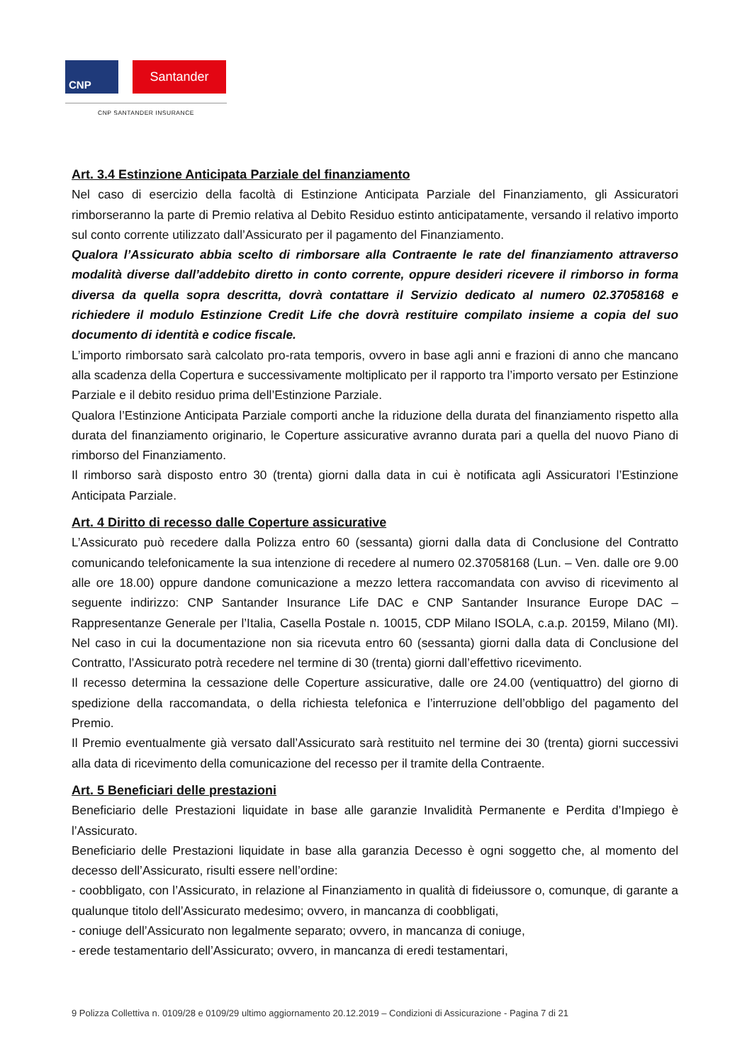CNP
Santander
CNP SANTANDER INSURANCE
Art. 3.4 Estinzione Anticipata Parziale del finanziamento
Nel caso di esercizio della facoltà di Estinzione Anticipata Parziale del Finanziamento, gli Assicuratori rimborseranno la parte di Premio relativa al Debito Residuo estinto anticipatamente, versando il relativo importo sul conto corrente utilizzato dall’Assicurato per il pagamento del Finanziamento.
Qualora l’Assicurato abbia scelto di rimborsare alla Contraente le rate del finanziamento attraverso modalità diverse dall’addebito diretto in conto corrente, oppure desideri ricevere il rimborso in forma diversa da quella sopra descritta, dovrà contattare il Servizio dedicato al numero 02.37058168 e richiedere il modulo Estinzione Credit Life che dovrà restituire compilato insieme a copia del suo documento di identità e codice fiscale.
L’importo rimborsato sarà calcolato pro-rata temporis, ovvero in base agli anni e frazioni di anno che mancano alla scadenza della Copertura e successivamente moltiplicato per il rapporto tra l’importo versato per Estinzione Parziale e il debito residuo prima dell’Estinzione Parziale.
Qualora l’Estinzione Anticipata Parziale comporti anche la riduzione della durata del finanziamento rispetto alla durata del finanziamento originario, le Coperture assicurative avranno durata pari a quella del nuovo Piano di rimborso del Finanziamento.
Il rimborso sarà disposto entro 30 (trenta) giorni dalla data in cui è notificata agli Assicuratori l’Estinzione Anticipata Parziale.
Art. 4 Diritto di recesso dalle Coperture assicurative
L’Assicurato può recedere dalla Polizza entro 60 (sessanta) giorni dalla data di Conclusione del Contratto comunicando telefonicamente la sua intenzione di recedere al numero 02.37058168 (Lun. – Ven. dalle ore 9.00 alle ore 18.00) oppure dandone comunicazione a mezzo lettera raccomandata con avviso di ricevimento al seguente indirizzo: CNP Santander Insurance Life DAC e CNP Santander Insurance Europe DAC – Rappresentanze Generale per l’Italia, Casella Postale n. 10015, CDP Milano ISOLA, c.a.p. 20159, Milano (MI). Nel caso in cui la documentazione non sia ricevuta entro 60 (sessanta) giorni dalla data di Conclusione del Contratto, l’Assicurato potrà recedere nel termine di 30 (trenta) giorni dall’effettivo ricevimento.
Il recesso determina la cessazione delle Coperture assicurative, dalle ore 24.00 (ventiquattro) del giorno di spedizione della raccomandata, o della richiesta telefonica e l’interruzione dell’obbligo del pagamento del Premio.
Il Premio eventualmente già versato dall’Assicurato sarà restituito nel termine dei 30 (trenta) giorni successivi alla data di ricevimento della comunicazione del recesso per il tramite della Contraente.
Art. 5 Beneficiari delle prestazioni
Beneficiario delle Prestazioni liquidate in base alle garanzie Invalidità Permanente e Perdita d’Impiego è l’Assicurato.
Beneficiario delle Prestazioni liquidate in base alla garanzia Decesso è ogni soggetto che, al momento del decesso dell’Assicurato, risulti essere nell’ordine:
- coobbligato, con l’Assicurato, in relazione al Finanziamento in qualità di fideiussore o, comunque, di garante a qualunque titolo dell’Assicurato medesimo; ovvero, in mancanza di coobbligati,
- coniuge dell’Assicurato non legalmente separato; ovvero, in mancanza di coniuge,
- erede testamentario dell’Assicurato; ovvero, in mancanza di eredi testamentari,
9 Polizza Collettiva n. 0109/28 e 0109/29 ultimo aggiornamento 20.12.2019 – Condizioni di Assicurazione - Pagina 7 di 21